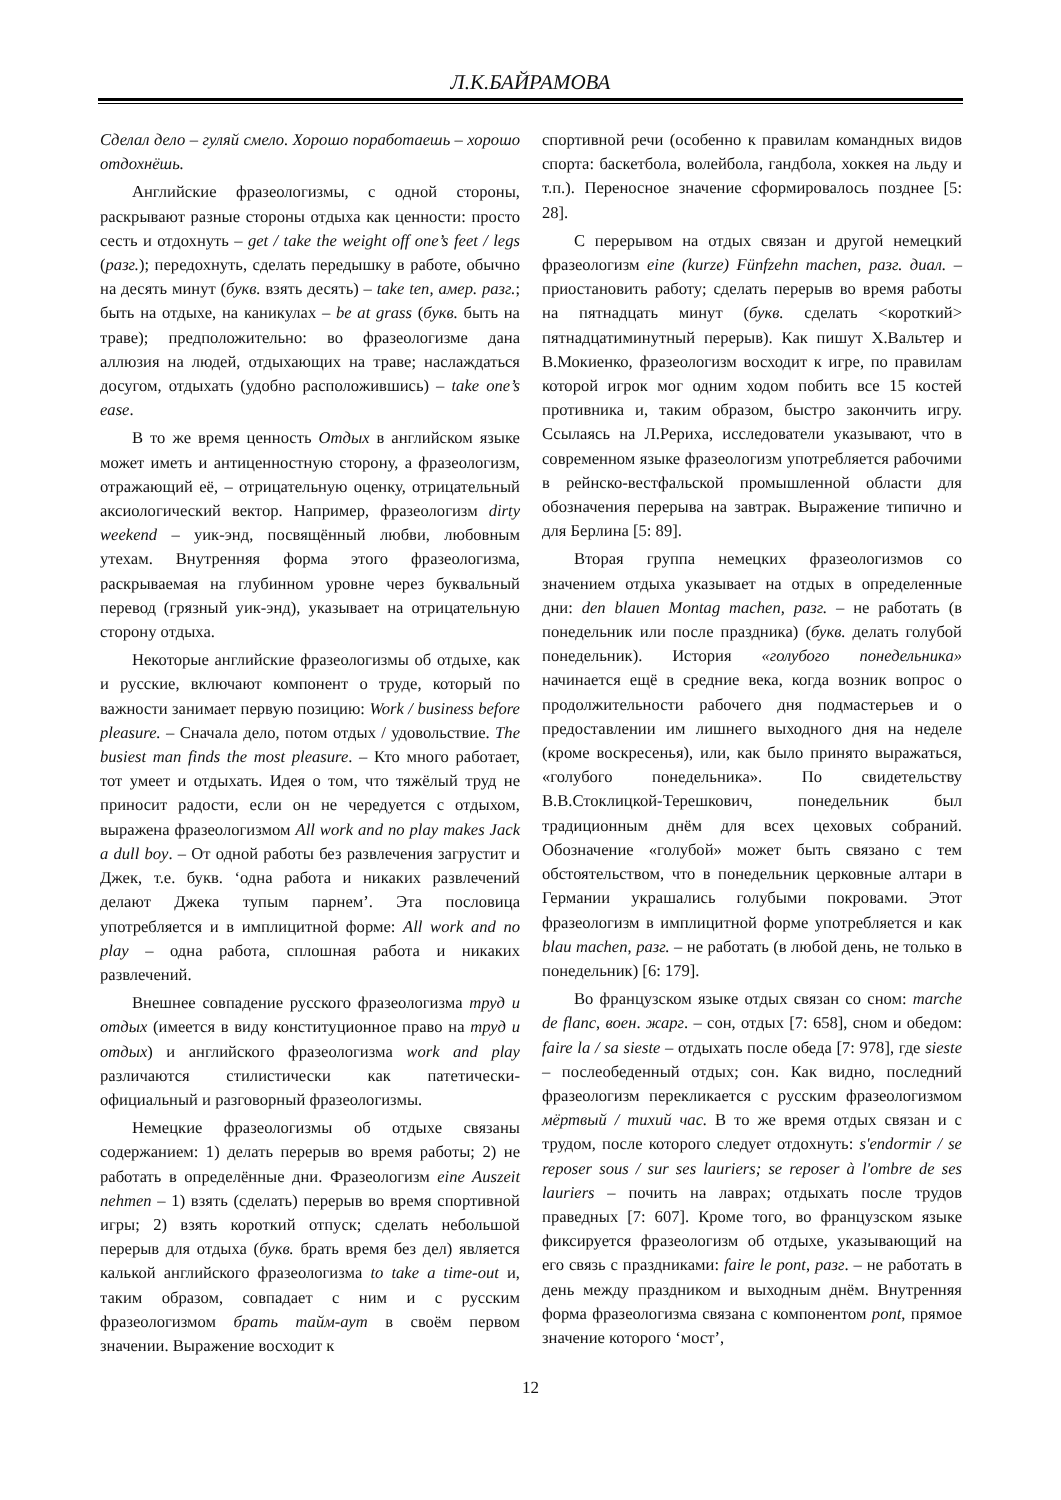Л.К.БАЙРАМОВА
Сделал дело – гуляй смело. Хорошо поработаешь – хорошо отдохнёшь.
Английские фразеологизмы, с одной стороны, раскрывают разные стороны отдыха как ценности: просто сесть и отдохнуть – get / take the weight off one’s feet / legs (разг.); передохнуть, сделать передышку в работе, обычно на десять минут (букв. взять десять) – take ten, амер. разг.; быть на отдыхе, на каникулах – be at grass (букв. быть на траве); предположительно: во фразеологизме дана аллюзия на людей, отдыхающих на траве; наслаждаться досугом, отдыхать (удобно расположившись) – take one’s ease.
В то же время ценность Отдых в английском языке может иметь и антиценностную сторону, а фразеологизм, отражающий её, – отрицательную оценку, отрицательный аксиологический вектор. Например, фразеологизм dirty weekend – уик-энд, посвящённый любви, любовным утехам. Внутренняя форма этого фразеологизма, раскрываемая на глубинном уровне через буквальный перевод (грязный уик-энд), указывает на отрицательную сторону отдыха.
Некоторые английские фразеологизмы об отдыхе, как и русские, включают компонент о труде, который по важности занимает первую позицию: Work / business before pleasure. – Сначала дело, потом отдых / удовольствие. The busiest man finds the most pleasure. – Кто много работает, тот умеет и отдыхать. Идея о том, что тяжёлый труд не приносит радости, если он не чередуется с отдыхом, выражена фразеологизмом All work and no play makes Jack a dull boy. – От одной работы без развлечения загрустит и Джек, т.е. букв. ‘одна работа и никаких развлечений делают Джека тупым парнем’. Эта пословица употребляется и в имплицитной форме: All work and no play – одна работа, сплошная работа и никаких развлечений.
Внешнее совпадение русского фразеологизма труд и отдых (имеется в виду конституционное право на труд и отдых) и английского фразеологизма work and play различаются стилистически как патетически-официальный и разговорный фразеологизмы.
Немецкие фразеологизмы об отдыхе связаны содержанием: 1) делать перерыв во время работы; 2) не работать в определённые дни. Фразеологизм eine Auszeit nehmen – 1) взять (сделать) перерыв во время спортивной игры; 2) взять короткий отпуск; сделать небольшой перерыв для отдыха (букв. брать время без дел) является калькой английского фразеологизма to take a time-out и, таким образом, совпадает с ним и с русским фразеологизмом брать тайм-аут в своём первом значении. Выражение восходит к
спортивной речи (особенно к правилам командных видов спорта: баскетбола, волейбола, гандбола, хоккея на льду и т.п.). Переносное значение сформировалось позднее [5: 28].
С перерывом на отдых связан и другой немецкий фразеологизм eine (kurze) Fünfzehn machen, разг. диал. – приостановить работу; сделать перерыв во время работы на пятнадцать минут (букв. сделать <короткий> пятнадцатиминутный перерыв). Как пишут Х.Вальтер и В.Мокиенко, фразеологизм восходит к игре, по правилам которой игрок мог одним ходом побить все 15 костей противника и, таким образом, быстро закончить игру. Ссылаясь на Л.Рериха, исследователи указывают, что в современном языке фразеологизм употребляется рабочими в рейнско-вестфальской промышленной области для обозначения перерыва на завтрак. Выражение типично и для Берлина [5: 89].
Вторая группа немецких фразеологизмов со значением отдыха указывает на отдых в определенные дни: den blauen Montag machen, разг. – не работать (в понедельник или после праздника) (букв. делать голубой понедельник). История «голубого понедельника» начинается ещё в средние века, когда возник вопрос о продолжительности рабочего дня подмастерьев и о предоставлении им лишнего выходного дня на неделе (кроме воскресенья), или, как было принято выражаться, «голубого понедельника». По свидетельству В.В.Стоклицкой-Терешкович, понедельник был традиционным днём для всех цеховых собраний. Обозначение «голубой» может быть связано с тем обстоятельством, что в понедельник церковные алтари в Германии украшались голубыми покровами. Этот фразеологизм в имплицитной форме употребляется и как blau machen, разг. – не работать (в любой день, не только в понедельник) [6: 179].
Во французском языке отдых связан со сном: marche de flanc, воен. жарг. – сон, отдых [7: 658], сном и обедом: faire la / sa sieste – отдыхать после обеда [7: 978], где sieste – послеобеденный отдых; сон. Как видно, последний фразеологизм перекликается с русским фразеологизмом мёртвый / тихий час. В то же время отдых связан и с трудом, после которого следует отдохнуть: s'endormir / se reposer sous / sur ses lauriers; se reposer à l'ombre de ses lauriers – почить на лаврах; отдыхать после трудов праведных [7: 607]. Кроме того, во французском языке фиксируется фразеологизм об отдыхе, указывающий на его связь с праздниками: faire le pont, разг. – не работать в день между праздником и выходным днём. Внутренняя форма фразеологизма связана с компонентом pont, прямое значение которого ‘мост’,
12